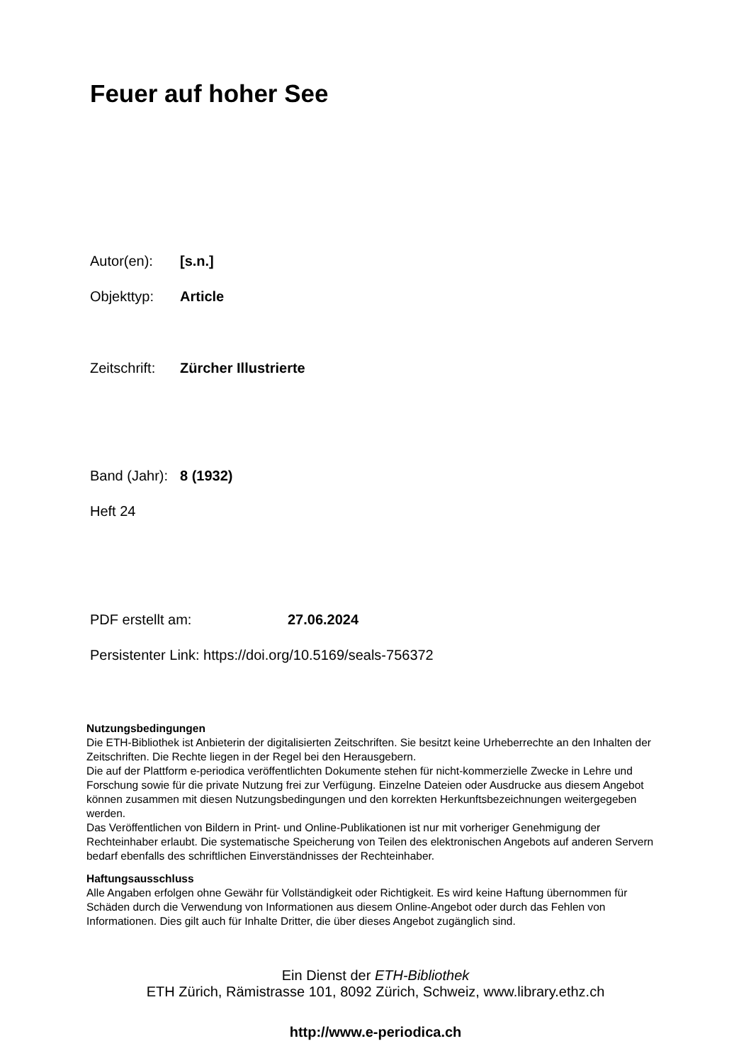Feuer auf hoher See
Autor(en): [s.n.]
Objekttyp: Article
Zeitschrift: Zürcher Illustrierte
Band (Jahr): 8 (1932)
Heft 24
PDF erstellt am: 27.06.2024
Persistenter Link: https://doi.org/10.5169/seals-756372
Nutzungsbedingungen
Die ETH-Bibliothek ist Anbieterin der digitalisierten Zeitschriften. Sie besitzt keine Urheberrechte an den Inhalten der Zeitschriften. Die Rechte liegen in der Regel bei den Herausgebern.
Die auf der Plattform e-periodica veröffentlichten Dokumente stehen für nicht-kommerzielle Zwecke in Lehre und Forschung sowie für die private Nutzung frei zur Verfügung. Einzelne Dateien oder Ausdrucke aus diesem Angebot können zusammen mit diesen Nutzungsbedingungen und den korrekten Herkunftsbezeichnungen weitergegeben werden.
Das Veröffentlichen von Bildern in Print- und Online-Publikationen ist nur mit vorheriger Genehmigung der Rechteinhaber erlaubt. Die systematische Speicherung von Teilen des elektronischen Angebots auf anderen Servern bedarf ebenfalls des schriftlichen Einverständnisses der Rechteinhaber.
Haftungsausschluss
Alle Angaben erfolgen ohne Gewähr für Vollständigkeit oder Richtigkeit. Es wird keine Haftung übernommen für Schäden durch die Verwendung von Informationen aus diesem Online-Angebot oder durch das Fehlen von Informationen. Dies gilt auch für Inhalte Dritter, die über dieses Angebot zugänglich sind.
Ein Dienst der ETH-Bibliothek
ETH Zürich, Rämistrasse 101, 8092 Zürich, Schweiz, www.library.ethz.ch
http://www.e-periodica.ch